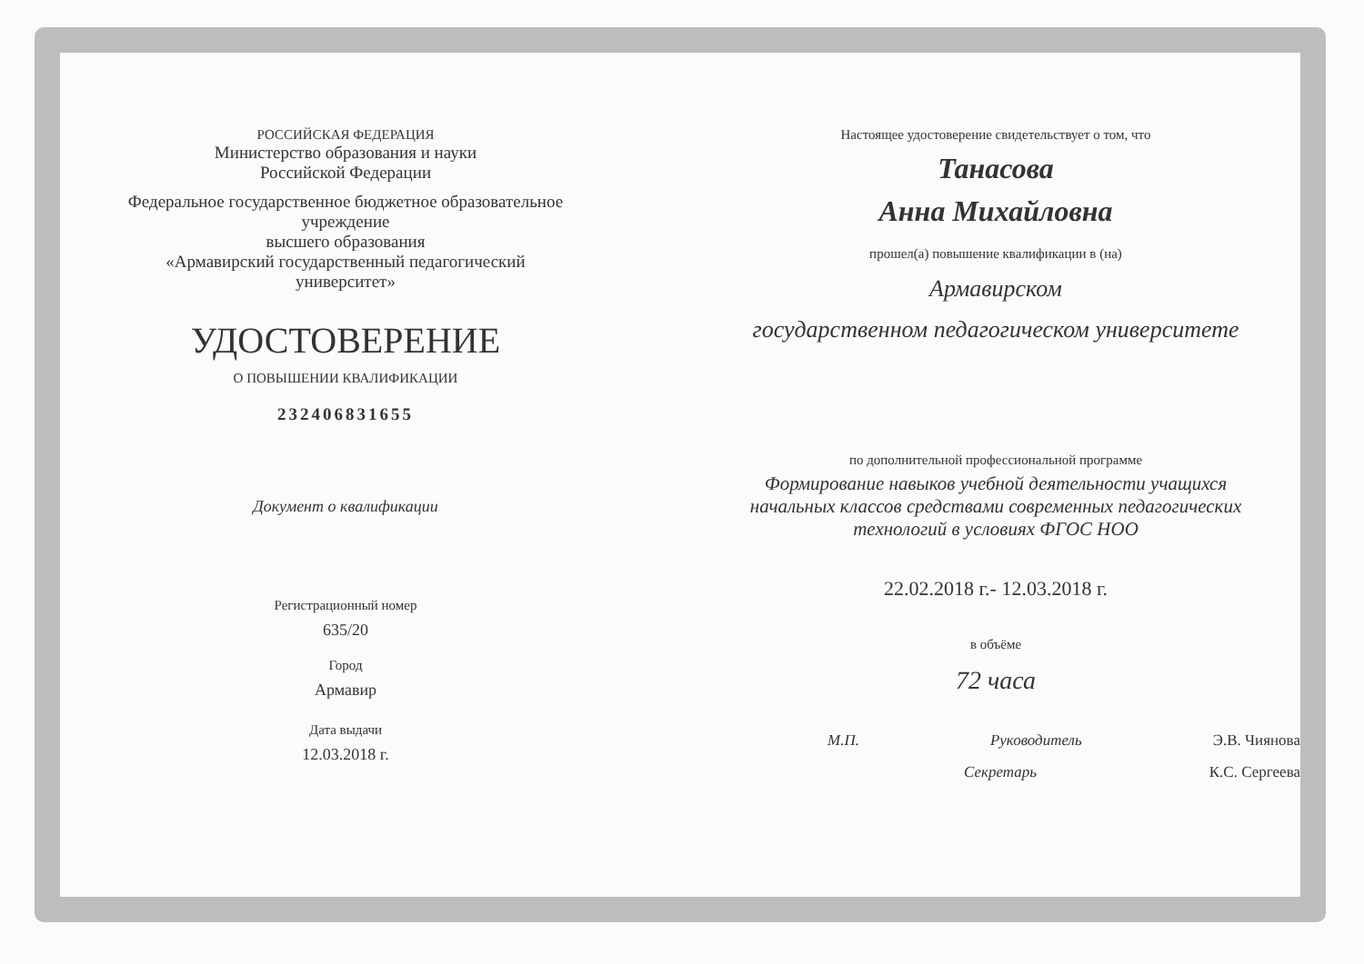РОССИЙСКАЯ ФЕДЕРАЦИЯ
Министерство образования и науки
Российской Федерации
Федеральное государственное бюджетное образовательное
учреждение
высшего образования
«Армавирский государственный педагогический
университет»
УДОСТОВЕРЕНИЕ
О ПОВЫШЕНИИ КВАЛИФИКАЦИИ
232406831655
Документ о квалификации
Регистрационный номер
635/20
Город
Армавир
Дата выдачи
12.03.2018 г.
Настоящее удостоверение свидетельствует о том, что
Танасова
Анна Михайловна
прошел(а) повышение квалификации в (на)
Армавирском
государственном педагогическом университете
по дополнительной профессиональной программе
Формирование навыков учебной деятельности учащихся
начальных классов средствами современных педагогических
технологий в условиях ФГОС НОО
22.02.2018 г.- 12.03.2018 г.
в объёме
72 часа
М.П. Руководитель Э.В. Чиянова
Секретарь К.С. Сергеева